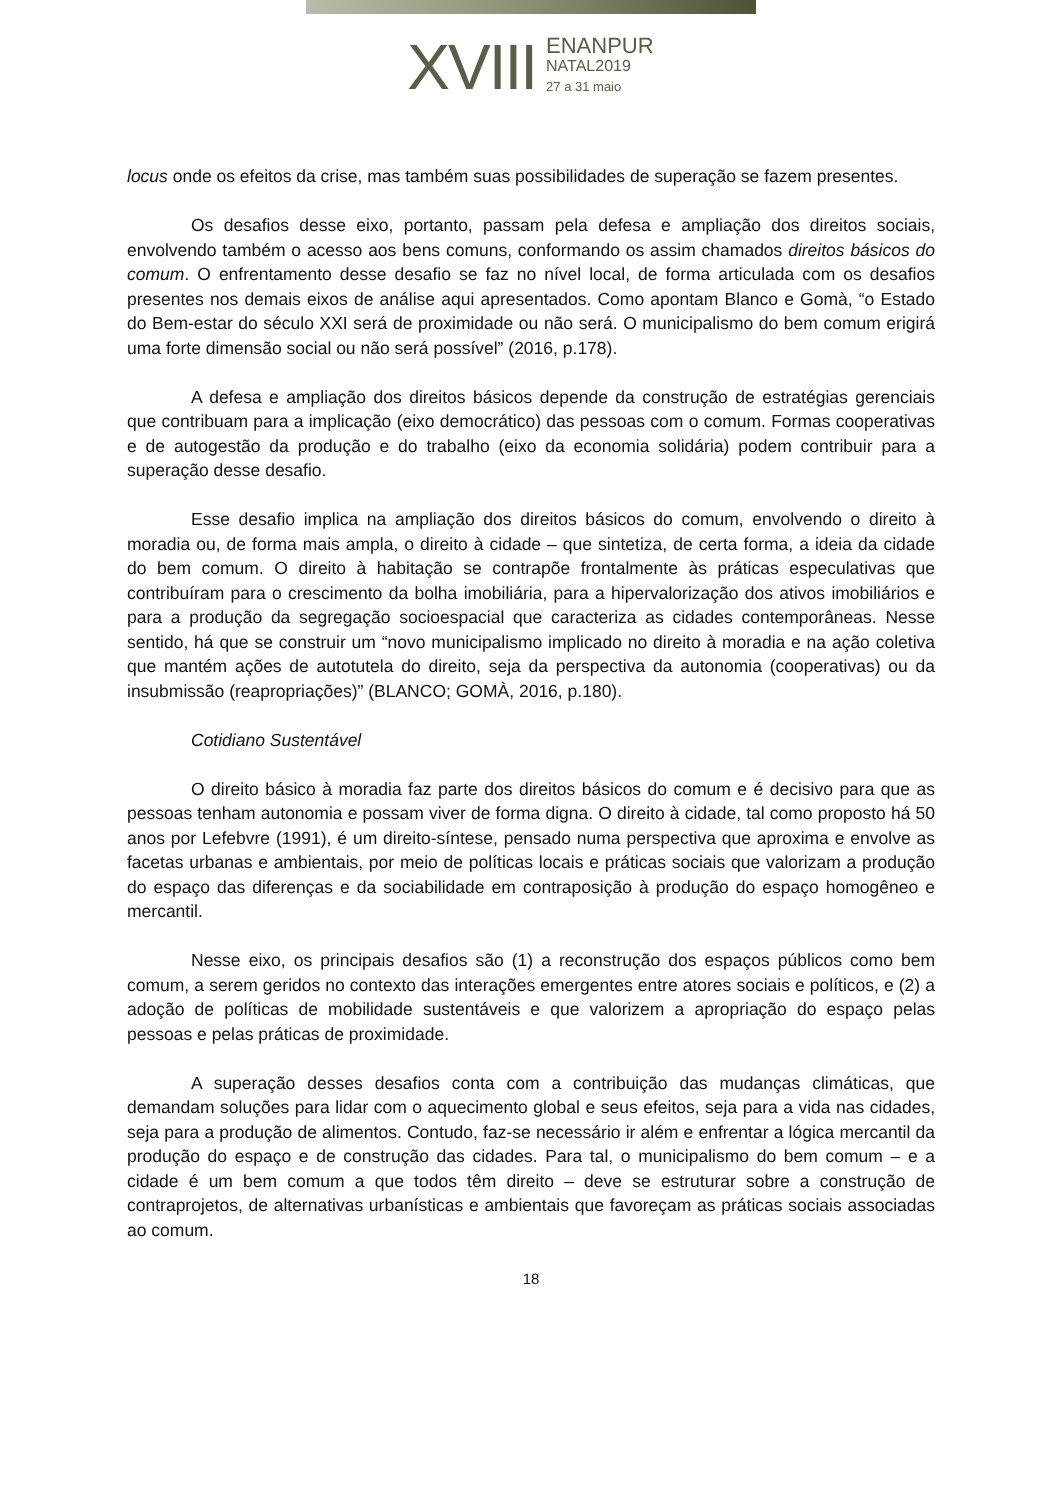XVIII
ENANPUR
NATAL2019
27 a 31 maio
locus onde os efeitos da crise, mas também suas possibilidades de superação se fazem presentes.
Os desafios desse eixo, portanto, passam pela defesa e ampliação dos direitos sociais, envolvendo também o acesso aos bens comuns, conformando os assim chamados direitos básicos do comum. O enfrentamento desse desafio se faz no nível local, de forma articulada com os desafios presentes nos demais eixos de análise aqui apresentados. Como apontam Blanco e Gomà, “o Estado do Bem-estar do século XXI será de proximidade ou não será. O municipalismo do bem comum erigirá uma forte dimensão social ou não será possível” (2016, p.178).
A defesa e ampliação dos direitos básicos depende da construção de estratégias gerenciais que contribuam para a implicação (eixo democrático) das pessoas com o comum. Formas cooperativas e de autogestão da produção e do trabalho (eixo da economia solidária) podem contribuir para a superação desse desafio.
Esse desafio implica na ampliação dos direitos básicos do comum, envolvendo o direito à moradia ou, de forma mais ampla, o direito à cidade – que sintetiza, de certa forma, a ideia da cidade do bem comum. O direito à habitação se contrapõe frontalmente às práticas especulativas que contribuíram para o crescimento da bolha imobiliária, para a hipervalorização dos ativos imobiliários e para a produção da segregação socioespacial que caracteriza as cidades contemporâneas. Nesse sentido, há que se construir um “novo municipalismo implicado no direito à moradia e na ação coletiva que mantém ações de autotutela do direito, seja da perspectiva da autonomia (cooperativas) ou da insubmissão (reapropriações)” (BLANCO; GOMÀ, 2016, p.180).
Cotidiano Sustentável
O direito básico à moradia faz parte dos direitos básicos do comum e é decisivo para que as pessoas tenham autonomia e possam viver de forma digna. O direito à cidade, tal como proposto há 50 anos por Lefebvre (1991), é um direito-síntese, pensado numa perspectiva que aproxima e envolve as facetas urbanas e ambientais, por meio de políticas locais e práticas sociais que valorizam a produção do espaço das diferenças e da sociabilidade em contraposição à produção do espaço homogêneo e mercantil.
Nesse eixo, os principais desafios são (1) a reconstrução dos espaços públicos como bem comum, a serem geridos no contexto das interações emergentes entre atores sociais e políticos, e (2) a adoção de políticas de mobilidade sustentáveis e que valorizem a apropriação do espaço pelas pessoas e pelas práticas de proximidade.
A superação desses desafios conta com a contribuição das mudanças climáticas, que demandam soluções para lidar com o aquecimento global e seus efeitos, seja para a vida nas cidades, seja para a produção de alimentos. Contudo, faz-se necessário ir além e enfrentar a lógica mercantil da produção do espaço e de construção das cidades. Para tal, o municipalismo do bem comum – e a cidade é um bem comum a que todos têm direito – deve se estruturar sobre a construção de contraprojetos, de alternativas urbanísticas e ambientais que favoreçam as práticas sociais associadas ao comum.
18